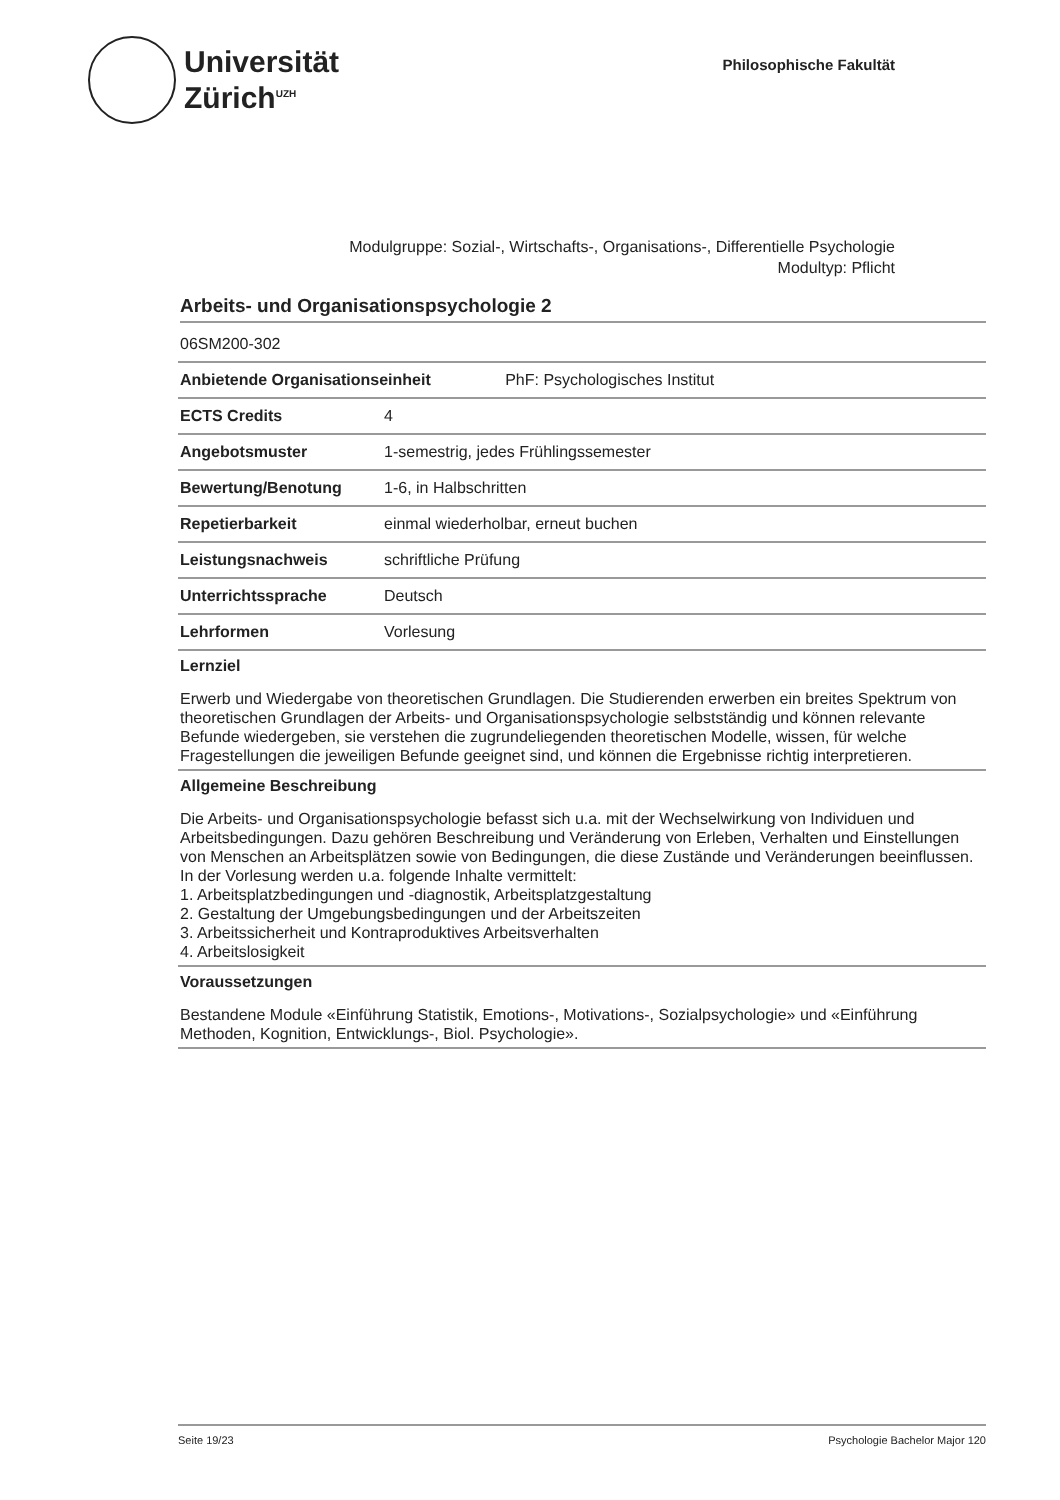Universität
Zürich<sup>UZH</sup>
Philosophische Fakultät
Modulgruppe: Sozial-, Wirtschafts-, Organisations-, Differentielle Psychologie
Modultyp: Pflicht
Arbeits- und Organisationspsychologie 2
| 06SM200-302 | |
| Anbietende Organisationseinheit PhF: Psychologisches Institut | |
| ECTS Credits | 4 |
| Angebotsmuster | 1-semestrig, jedes Frühlingssemester |
| Bewertung/Benotung | 1-6, in Halbschritten |
| Repetierbarkeit | einmal wiederholbar, erneut buchen |
| Leistungsnachweis | schriftliche Prüfung |
| Unterrichtssprache | Deutsch |
| Lehrformen | Vorlesung |
Lernziel
Erwerb und Wiedergabe von theoretischen Grundlagen. Die Studierenden erwerben ein breites Spektrum von theoretischen Grundlagen der Arbeits- und Organisationspsychologie selbstständig und können relevante Befunde wiedergeben, sie verstehen die zugrundeliegenden theoretischen Modelle, wissen, für welche Fragestellungen die jeweiligen Befunde geeignet sind, und können die Ergebnisse richtig interpretieren.
Allgemeine Beschreibung
Die Arbeits- und Organisationspsychologie befasst sich u.a. mit der Wechselwirkung von Individuen und Arbeitsbedingungen. Dazu gehören Beschreibung und Veränderung von Erleben, Verhalten und Einstellungen von Menschen an Arbeitsplätzen sowie von Bedingungen, die diese Zustände und Veränderungen beeinflussen.
In der Vorlesung werden u.a. folgende Inhalte vermittelt:
1. Arbeitsplatzbedingungen und -diagnostik, Arbeitsplatzgestaltung
2. Gestaltung der Umgebungsbedingungen und der Arbeitszeiten
3. Arbeitssicherheit und Kontraproduktives Arbeitsverhalten
4. Arbeitslosigkeit
Voraussetzungen
Bestandene Module «Einführung Statistik, Emotions-, Motivations-, Sozialpsychologie» und «Einführung Methoden, Kognition, Entwicklungs-, Biol. Psychologie».
Seite 19/23 Psychologie Bachelor Major 120